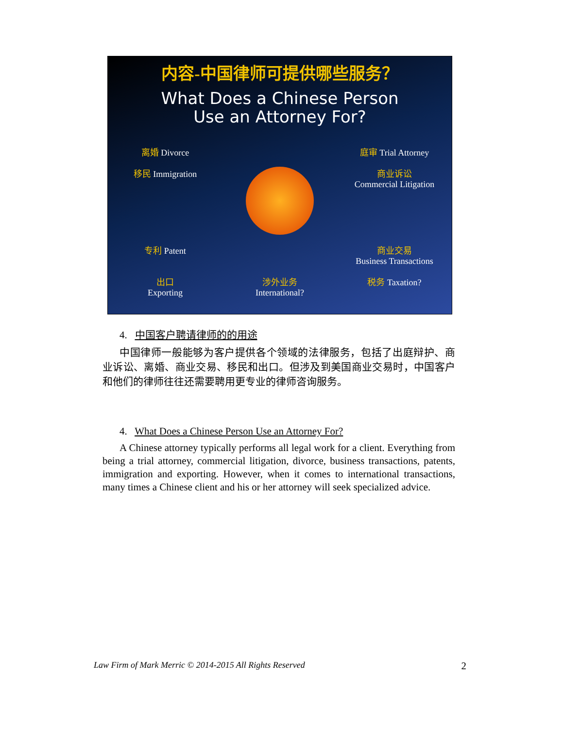内容-中国律师可提供哪些服务？
What Does a Chinese Person
Use an Attorney For?
离婚 Divorce
庭审 Trial Attorney
移民 Immigration
商业诉讼
Commercial Litigation
专利 Patent
商业交易
Business Transactions
出口
Exporting
涉外业务
International?
税务 Taxation?
4. 中国客户聘请律师的的用途
中国律师一般能够为客户提供各个领域的法律服务，包括了出庭辩护、商业诉讼、离婚、商业交易、移民和出口。但涉及到美国商业交易时，中国客户和他们的律师往往还需要聘用更专业的律师咨询服务。
4. What Does a Chinese Person Use an Attorney For?
A Chinese attorney typically performs all legal work for a client. Everything from being a trial attorney, commercial litigation, divorce, business transactions, patents, immigration and exporting. However, when it comes to international transactions, many times a Chinese client and his or her attorney will seek specialized advice.
Law Firm of Mark Merric © 2014-2015 All Rights Reserved 2